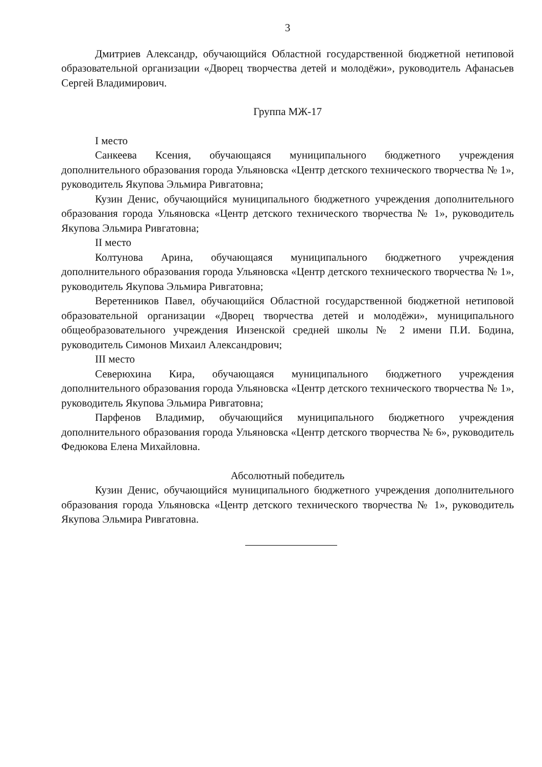3
Дмитриев Александр, обучающийся Областной государственной бюджетной нетиповой образовательной организации «Дворец творчества детей и молодёжи», руководитель Афанасьев Сергей Владимирович.
Группа МЖ-17
I место
Санкеева Ксения, обучающаяся муниципального бюджетного учреждения дополнительного образования города Ульяновска «Центр детского технического творчества № 1», руководитель Якупова Эльмира Ривгатовна;
Кузин Денис, обучающийся муниципального бюджетного учреждения дополнительного образования города Ульяновска «Центр детского технического творчества № 1», руководитель Якупова Эльмира Ривгатовна;
II место
Колтунова Арина, обучающаяся муниципального бюджетного учреждения дополнительного образования города Ульяновска «Центр детского технического творчества № 1», руководитель Якупова Эльмира Ривгатовна;
Веретенников Павел, обучающийся Областной государственной бюджетной нетиповой образовательной организации «Дворец творчества детей и молодёжи», муниципального общеобразовательного учреждения Инзенской средней школы № 2 имени П.И. Бодина, руководитель Симонов Михаил Александрович;
III место
Северюхина Кира, обучающаяся муниципального бюджетного учреждения дополнительного образования города Ульяновска «Центр детского технического творчества № 1», руководитель Якупова Эльмира Ривгатовна;
Парфенов Владимир, обучающийся муниципального бюджетного учреждения дополнительного образования города Ульяновска «Центр детского творчества № 6», руководитель Федюкова Елена Михайловна.
Абсолютный победитель
Кузин Денис, обучающийся муниципального бюджетного учреждения дополнительного образования города Ульяновска «Центр детского технического творчества № 1», руководитель Якупова Эльмира Ривгатовна.